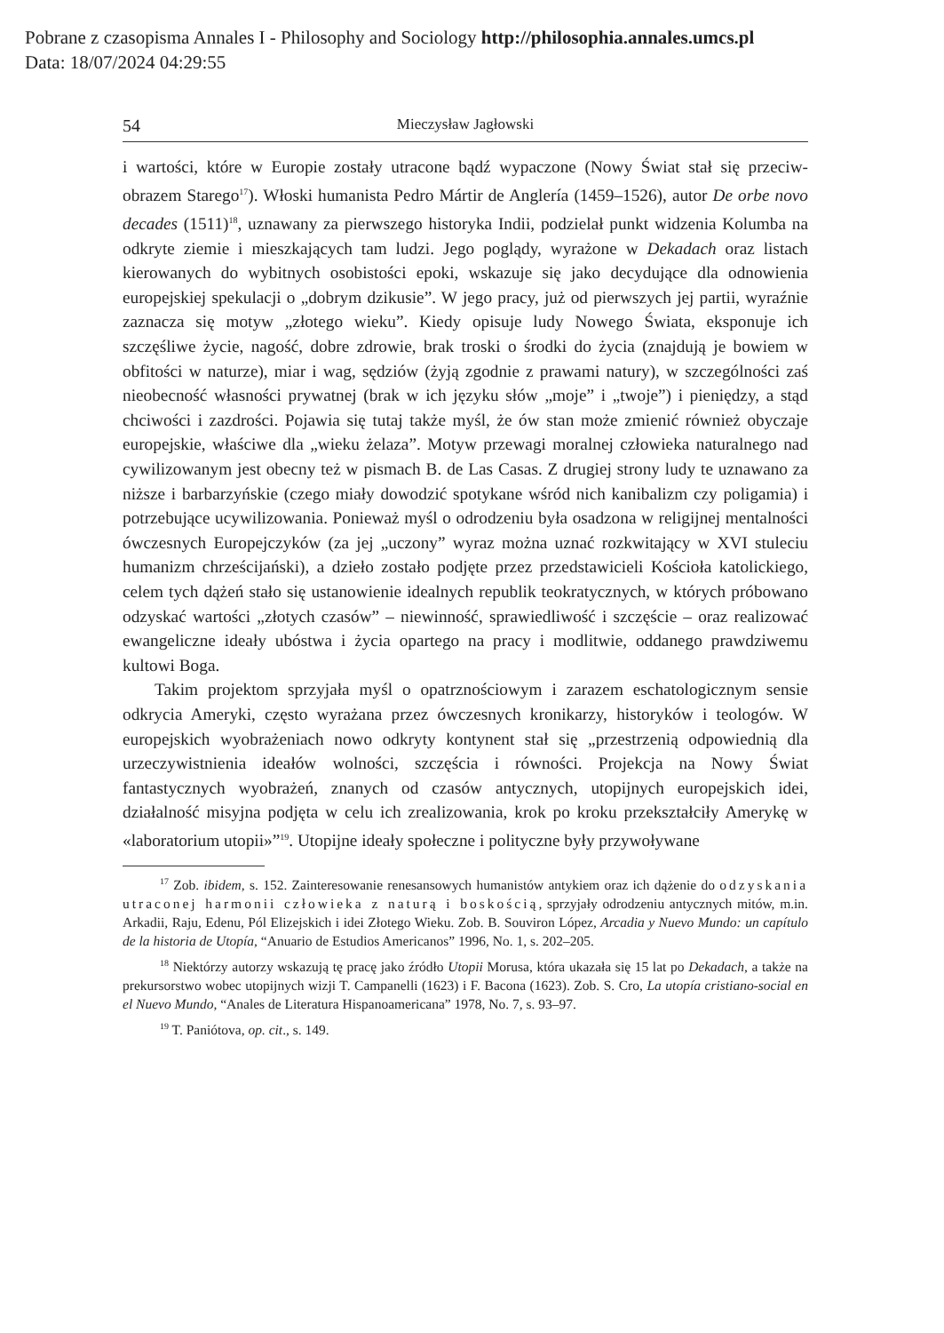Pobrane z czasopisma Annales I - Philosophy and Sociology http://philosophia.annales.umcs.pl
Data: 18/07/2024 04:29:55
54 Mieczysław Jagłowski
i wartości, które w Europie zostały utracone bądź wypaczone (Nowy Świat stał się przeciw-obrazem Starego<sup>17</sup>). Włoski humanista Pedro Mártir de Anglería (1459–1526), autor De orbe novo decades (1511)<sup>18</sup>, uznawany za pierwszego historyka Indii, podzielał punkt widzenia Kolumba na odkryte ziemie i mieszkających tam ludzi. Jego poglądy, wyrażone w Dekadach oraz listach kierowanych do wybitnych osobistości epoki, wskazuje się jako decydujące dla odnowienia europejskiej spekulacji o „dobrym dzikusie”. W jego pracy, już od pierwszych jej partii, wyraźnie zaznacza się motyw „złotego wieku”. Kiedy opisuje ludy Nowego Świata, eksponuje ich szczęśliwe życie, nagość, dobre zdrowie, brak troski o środki do życia (znajdują je bowiem w obfitości w naturze), miar i wag, sędziów (żyją zgodnie z prawami natury), w szczególności zaś nieobecność własności prywatnej (brak w ich języku słów „moje” i „twoje”) i pieniędzy, a stąd chciwości i zazdrości. Pojawia się tutaj także myśl, że ów stan może zmienić również obyczaje europejskie, właściwe dla „wieku żelaza”. Motyw przewagi moralnej człowieka naturalnego nad cywilizowanym jest obecny też w pismach B. de Las Casas. Z drugiej strony ludy te uznawano za niższe i barbarzyńskie (czego miały dowodzić spotykane wśród nich kanibalizm czy poligamia) i potrzebujące ucywilizowania. Ponieważ myśl o odrodzeniu była osadzona w religijnej mentalności ówczesnych Europejczyków (za jej „uczony” wyraz można uznać rozkwitający w XVI stuleciu humanizm chrześcijański), a dzieło zostało podjęte przez przedstawicieli Kościoła katolickiego, celem tych dążeń stało się ustanowienie idealnych republik teokratycznych, w których próbowano odzyskać wartości „złotych czasów” – niewinność, sprawiedliwość i szczęście – oraz realizować ewangeliczne ideały ubóstwa i życia opartego na pracy i modlitwie, oddanego prawdziwemu kultowi Boga.
Takim projektom sprzyjała myśl o opatrznościowym i zarazem eschatologicznym sensie odkrycia Ameryki, często wyrażana przez ówczesnych kronikarzy, historyków i teologów. W europejskich wyobrażeniach nowo odkryty kontynent stał się „przestrzenią odpowiednią dla urzeczywistnienia ideałów wolności, szczęścia i równości. Projekcja na Nowy Świat fantastycznych wyobrażeń, znanych od czasów antycznych, utopijnych europejskich idei, działalność misyjna podjęta w celu ich zrealizowania, krok po kroku przekształciły Amerykę w «laboratorium utopii»”<sup>19</sup>. Utopijne ideały społeczne i polityczne były przywoływane
<sup>17</sup> Zob. ibidem, s. 152. Zainteresowanie renesansowych humanistów antykiem oraz ich dążenie do odzyskania utraconej harmonii człowieka z naturą i boskością, sprzyjały odrodzeniu antycznych mitów, m.in. Arkadii, Raju, Edenu, Pól Elizejskich i idei Złotego Wieku. Zob. B. Souviron López, Arcadia y Nuevo Mundo: un capítulo de la historia de Utopía, “Anuario de Estudios Americanos” 1996, No. 1, s. 202–205.
<sup>18</sup> Niektórzy autorzy wskazują tę pracę jako źródło Utopii Morusa, która ukazała się 15 lat po Dekadach, a także na prekursorstwo wobec utopijnych wizji T. Campanelli (1623) i F. Bacona (1623). Zob. S. Cro, La utopía cristiano-social en el Nuevo Mundo, “Anales de Literatura Hispanoamericana” 1978, No. 7, s. 93–97.
<sup>19</sup> T. Paniótova, op. cit., s. 149.